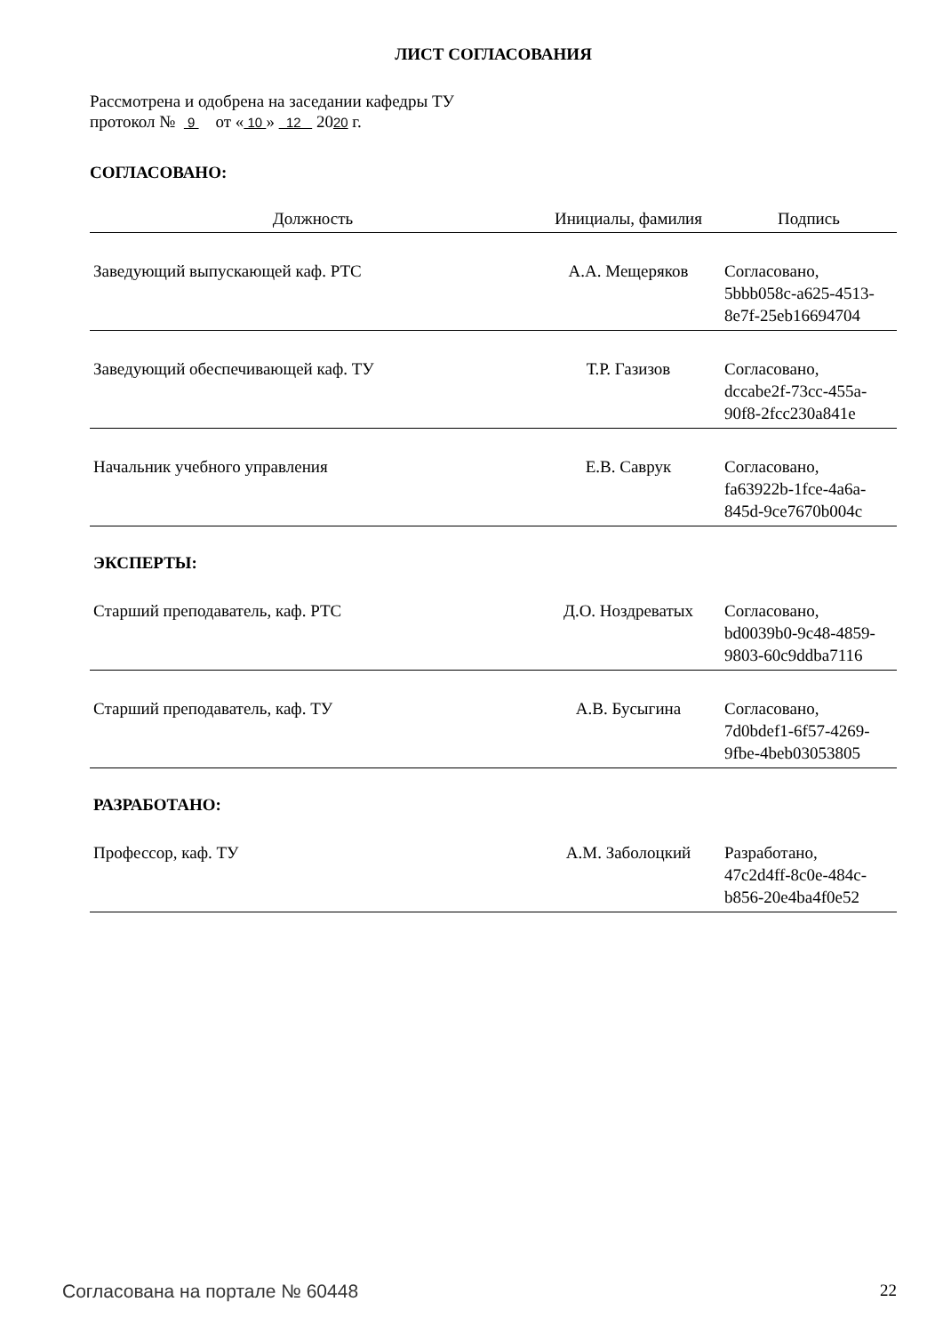ЛИСТ СОГЛАСОВАНИЯ
Рассмотрена и одобрена на заседании кафедры ТУ
протокол № 9 от « 10 » 12 2020 г.
СОГЛАСОВАНО:
| Должность | Инициалы, фамилия | Подпись |
| --- | --- | --- |
| Заведующий выпускающей каф. РТС | А.А. Мещеряков | Согласовано, 5bbb058c-a625-4513- 8e7f-25eb16694704 |
| Заведующий обеспечивающей каф. ТУ | Т.Р. Газизов | Согласовано, dccabe2f-73cc-455a- 90f8-2fcc230a841e |
| Начальник учебного управления | Е.В. Саврук | Согласовано, fa63922b-1fce-4a6a- 845d-9ce7670b004c |
ЭКСПЕРТЫ:
| Старший преподаватель, каф. РТС | Д.О. Ноздреватых | Согласовано, bd0039b0-9c48-4859- 9803-60c9ddba7116 |
| Старший преподаватель, каф. ТУ | А.В. Бусыгина | Согласовано, 7d0bdef1-6f57-4269- 9fbe-4beb03053805 |
РАЗРАБОТАНО:
| Профессор, каф. ТУ | А.М. Заболоцкий | Разработано, 47c2d4ff-8c0e-484c- b856-20e4ba4f0e52 |
Согласована на портале № 60448 22